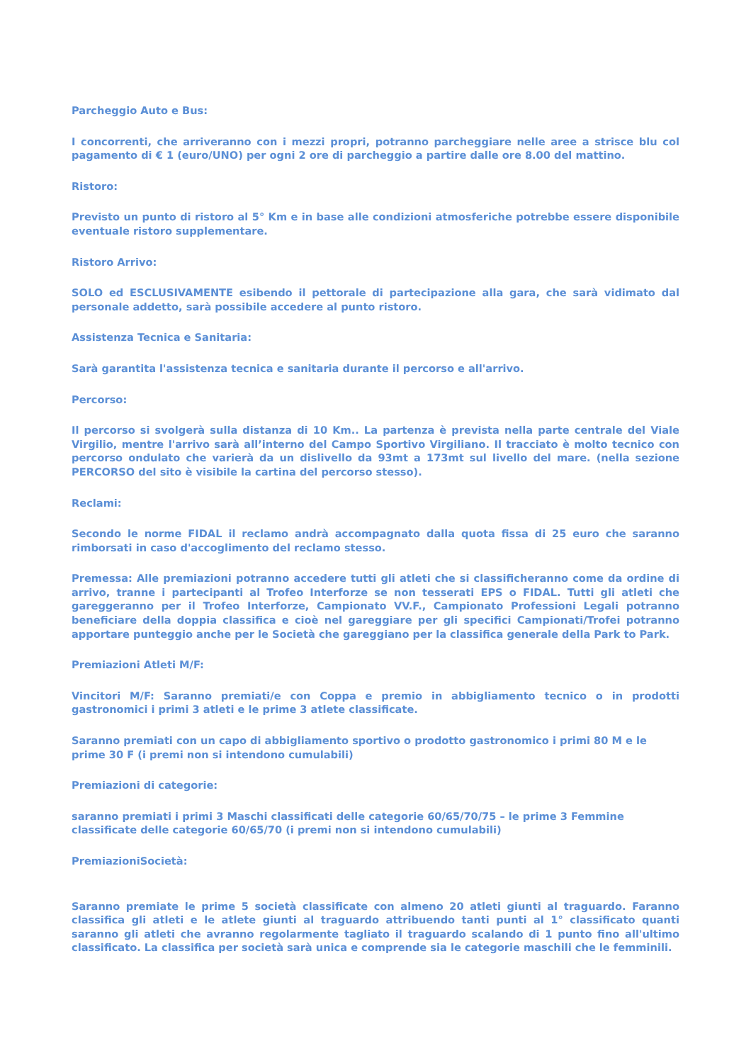Parcheggio Auto e Bus:
I concorrenti, che arriveranno con i mezzi propri, potranno parcheggiare nelle aree a strisce blu col pagamento di € 1 (euro/UNO) per ogni 2 ore di parcheggio a partire dalle ore 8.00 del mattino.
Ristoro:
Previsto un punto di ristoro al 5° Km e in base alle condizioni atmosferiche potrebbe essere disponibile eventuale ristoro supplementare.
Ristoro Arrivo:
SOLO ed ESCLUSIVAMENTE esibendo il pettorale di partecipazione alla gara, che sarà vidimato dal personale addetto, sarà possibile accedere al punto ristoro.
Assistenza Tecnica e Sanitaria:
Sarà garantita l'assistenza tecnica e sanitaria durante il percorso e all'arrivo.
Percorso:
Il percorso si svolgerà sulla distanza di 10 Km.. La partenza è prevista nella parte centrale del Viale Virgilio, mentre l'arrivo sarà all’interno del Campo Sportivo Virgiliano. Il tracciato è molto tecnico con percorso ondulato che varierà da un dislivello da 93mt a 173mt sul livello del mare. (nella sezione PERCORSO del sito è visibile la cartina del percorso stesso).
Reclami:
Secondo le norme FIDAL il reclamo andrà accompagnato dalla quota fissa di 25 euro che saranno rimborsati in caso d'accoglimento del reclamo stesso.
Premessa: Alle premiazioni potranno accedere tutti gli atleti che si classificheranno come da ordine di arrivo, tranne i partecipanti al Trofeo Interforze se non tesserati EPS o FIDAL. Tutti gli atleti che gareggeranno per il Trofeo Interforze, Campionato VV.F., Campionato Professioni Legali potranno beneficiare della doppia classifica e cioè nel gareggiare per gli specifici Campionati/Trofei potranno apportare punteggio anche per le Società che gareggiano per la classifica generale della Park to Park.
Premiazioni Atleti M/F:
Vincitori M/F: Saranno premiati/e con Coppa e premio in abbigliamento tecnico o in prodotti gastronomici i primi 3 atleti e le prime 3 atlete classificate.
Saranno premiati con un capo di abbigliamento sportivo o prodotto gastronomico i primi 80 M e le prime 30 F (i premi non si intendono cumulabili)
Premiazioni di categorie:
saranno premiati i primi 3 Maschi classificati delle categorie 60/65/70/75 – le prime 3 Femmine classificate delle categorie 60/65/70 (i premi non si intendono cumulabili)
PremiazioniSocietà:
Saranno premiate le prime 5 società classificate con almeno 20 atleti giunti al traguardo. Faranno classifica gli atleti e le atlete giunti al traguardo attribuendo tanti punti al 1° classificato quanti saranno gli atleti che avranno regolarmente tagliato il traguardo scalando di 1 punto fino all'ultimo classificato. La classifica per società sarà unica e comprende sia le categorie maschili che le femminili.